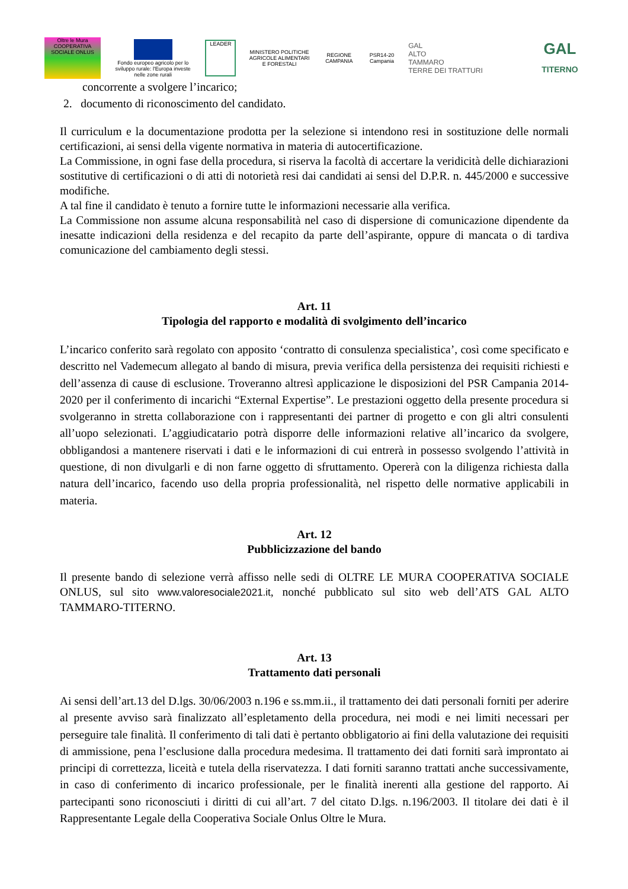Oltre le Mura
COOPERATIVA SOCIALE ONLUS
Fondo europeo agricolo per lo sviluppo rurale: l'Europa investe nelle zone rurali
LEADER
MINISTERO POLITICHE AGRICOLE ALIMENTARI E FORESTALI
REGIONE CAMPANIA
PSR14-20 Campania
GAL
ALTO
TAMMARO
TERRE DEI TRATTURI
GAL
TITERNO
concorrente a svolgere l’incarico;
2. documento di riconoscimento del candidato.
Il curriculum e la documentazione prodotta per la selezione si intendono resi in sostituzione delle normali certificazioni, ai sensi della vigente normativa in materia di autocertificazione.
La Commissione, in ogni fase della procedura, si riserva la facoltà di accertare la veridicità delle dichiarazioni sostitutive di certificazioni o di atti di notorietà resi dai candidati ai sensi del D.P.R. n. 445/2000 e successive modifiche.
A tal fine il candidato è tenuto a fornire tutte le informazioni necessarie alla verifica.
La Commissione non assume alcuna responsabilità nel caso di dispersione di comunicazione dipendente da inesatte indicazioni della residenza e del recapito da parte dell’aspirante, oppure di mancata o di tardiva comunicazione del cambiamento degli stessi.
Art. 11
Tipologia del rapporto e modalità di svolgimento dell’incarico
L’incarico conferito sarà regolato con apposito ‘contratto di consulenza specialistica’, così come specificato e descritto nel Vademecum allegato al bando di misura, previa verifica della persistenza dei requisiti richiesti e dell’assenza di cause di esclusione. Troveranno altresì applicazione le disposizioni del PSR Campania 2014-2020 per il conferimento di incarichi “External Expertise”. Le prestazioni oggetto della presente procedura si svolgeranno in stretta collaborazione con i rappresentanti dei partner di progetto e con gli altri consulenti all’uopo selezionati. L’aggiudicatario potrà disporre delle informazioni relative all’incarico da svolgere, obbligandosi a mantenere riservati i dati e le informazioni di cui entrerà in possesso svolgendo l’attività in questione, di non divulgarli e di non farne oggetto di sfruttamento. Opererà con la diligenza richiesta dalla natura dell’incarico, facendo uso della propria professionalità, nel rispetto delle normative applicabili in materia.
Art. 12
Pubblicizzazione del bando
Il presente bando di selezione verrà affisso nelle sedi di OLTRE LE MURA COOPERATIVA SOCIALE ONLUS, sul sito www.valoresociale2021.it, nonché pubblicato sul sito web dell’ATS GAL ALTO TAMMARO-TITERNO.
Art. 13
Trattamento dati personali
Ai sensi dell’art.13 del D.lgs. 30/06/2003 n.196 e ss.mm.ii., il trattamento dei dati personali forniti per aderire al presente avviso sarà finalizzato all’espletamento della procedura, nei modi e nei limiti necessari per perseguire tale finalità. Il conferimento di tali dati è pertanto obbligatorio ai fini della valutazione dei requisiti di ammissione, pena l’esclusione dalla procedura medesima. Il trattamento dei dati forniti sarà improntato ai principi di correttezza, liceità e tutela della riservatezza. I dati forniti saranno trattati anche successivamente, in caso di conferimento di incarico professionale, per le finalità inerenti alla gestione del rapporto. Ai partecipanti sono riconosciuti i diritti di cui all’art. 7 del citato D.lgs. n.196/2003. Il titolare dei dati è il Rappresentante Legale della Cooperativa Sociale Onlus Oltre le Mura.